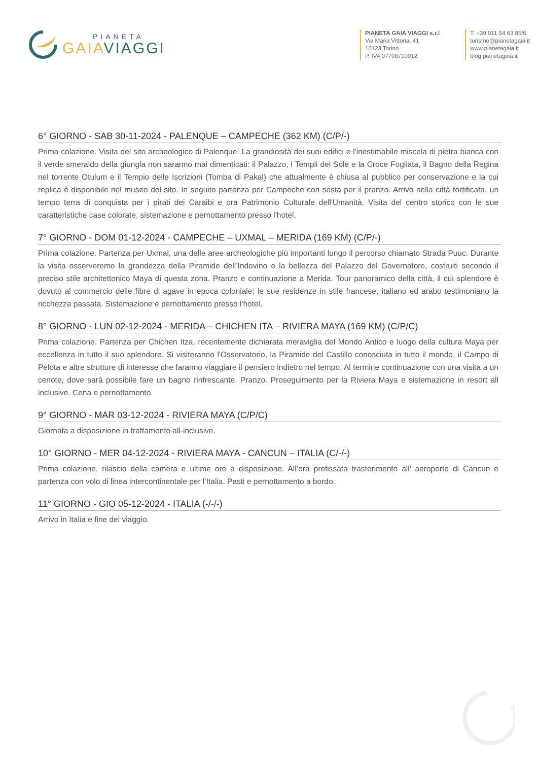PIANETA
GAIA VIAGGI
PIANETA GAIA VIAGGI s.r.l
Via Maria Vittoria, 41
10123 Torino
P. IVA 07708710012
T. +39 011 54 63 85/6
turismo@pianetagaia.it
www.pianetagaia.it
blog.pianetagaia.it
6° GIORNO - SAB 30-11-2024 - PALENQUE – CAMPECHE (362 KM) (C/P/-)
Prima colazione. Visita del sito archeologico di Palenque. La grandiosità dei suoi edifici e l'inestimabile miscela di pietra bianca con il verde smeraldo della giungla non saranno mai dimenticati: il Palazzo, i Templi del Sole e la Croce Fogliata, il Bagno della Regina nel torrente Otulum e il Tempio delle Iscrizioni (Tomba di Pakal) che attualmente è chiusa al pubblico per conservazione e la cui replica è disponibile nel museo del sito. In seguito partenza per Campeche con sosta per il pranzo. Arrivo nella città fortificata, un tempo terra di conquista per i pirati dei Caraibi e ora Patrimonio Culturale dell'Umanità. Visita del centro storico con le sue caratteristiche case colorate, sistemazione e pernottamento presso l'hotel.
7° GIORNO - DOM 01-12-2024 - CAMPECHE – UXMAL – MERIDA (169 KM) (C/P/-)
Prima colazione. Partenza per Uxmal, una delle aree archeologiche più importanti lungo il percorso chiamato Strada Puuc. Durante la visita osserveremo la grandezza della Piramide dell’Indovino e la bellezza del Palazzo del Governatore, costruiti secondo il preciso stile architettonico Maya di questa zona. Pranzo e continuazione a Merida. Tour panoramico della città, il cui splendore è dovuto al commercio delle fibre di agave in epoca coloniale: le sue residenze in stile francese, italiano ed arabo testimoniano la ricchezza passata. Sistemazione e pernottamento presso l'hotel.
8° GIORNO - LUN 02-12-2024 - MERIDA – CHICHEN ITA – RIVIERA MAYA (169 KM) (C/P/C)
Prima colazione. Partenza per Chichen Itza, recentemente dichiarata meraviglia del Mondo Antico e luogo della cultura Maya per eccellenza in tutto il suo splendore. Si visiteranno l'Osservatorio, la Piramide del Castillo conosciuta in tutto il mondo, il Campo di Pelota e altre strutture di interesse che faranno viaggiare il pensiero indietro nel tempo. Al termine continuazione con una visita a un cenote, dove sarà possibile fare un bagno rinfrescante. Pranzo. Proseguimento per la Riviera Maya e sistemazione in resort all inclusive. Cena e pernottamento.
9° GIORNO - MAR 03-12-2024 - RIVIERA MAYA (C/P/C)
Giornata a disposizione in trattamento all-inclusive.
10° GIORNO - MER 04-12-2024 - RIVIERA MAYA - CANCUN – ITALIA (C/-/-)
Prima colazione, rilascio della camera e ultime ore a disposizione. All’ora prefissata trasferimento all’ aeroporto di Cancun e partenza con volo di linea intercontinentale per l’Italia. Pasti e pernottamento a bordo.
11° GIORNO - GIO 05-12-2024 - ITALIA (-/-/-)
Arrivo in Italia e fine del viaggio.